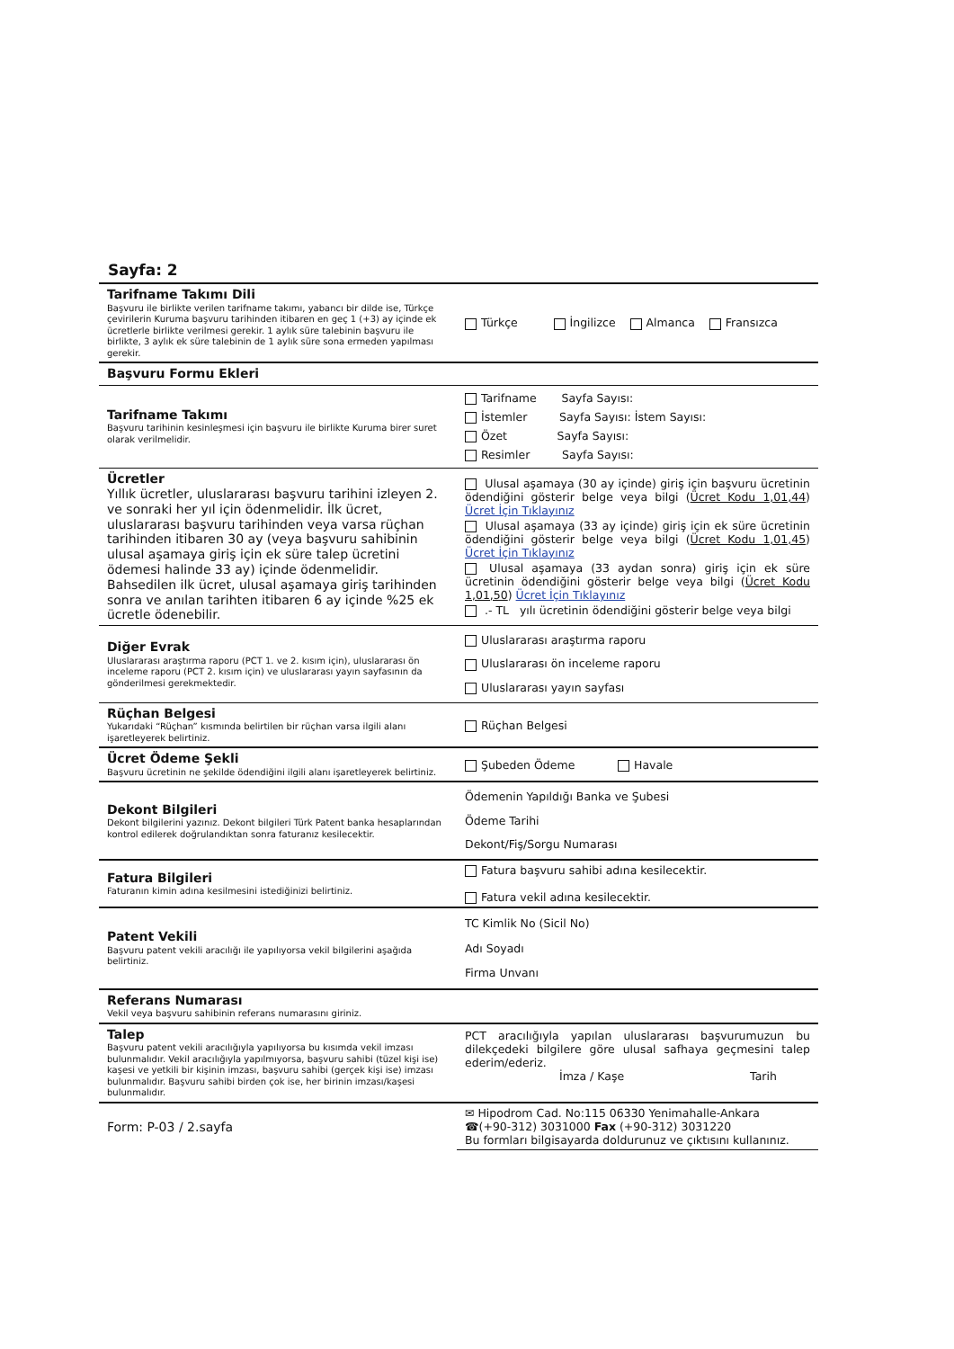Sayfa: 2
| Tarifname Takımı Dili Başvuru ile birlikte verilen tarifname takımı, yabancı bir dilde ise, Türkçe çevirilerin Kuruma başvuru tarihinden itibaren en geç 1 (+3) ay içinde ek ücretlerle birlikte verilmesi gerekir. 1 aylık süre talebinin başvuru ile birlikte, 3 aylık ek süre talebinin de 1 aylık süre sona ermeden yapılması gerekir. | Türkçe İngilizce Almanca Fransızca |
| Başvuru Formu Ekleri | |
| Tarifname Takımı Başvuru tarihinin kesinleşmesi için başvuru ile birlikte Kuruma birer suret olarak verilmelidir. | Tarifname Sayfa Sayısı: İstemler Sayfa Sayısı: İstem Sayısı: Özet Sayfa Sayısı: Resimler Sayfa Sayısı: |
| Ücretler Yıllık ücretler, uluslararası başvuru tarihini izleyen 2. ve sonraki her yıl için ödenmelidir. İlk ücret, uluslararası başvuru tarihinden veya varsa rüçhan tarihinden itibaren 30 ay (veya başvuru sahibinin ulusal aşamaya giriş için ek süre talep ücretini ödemesi halinde 33 ay) içinde ödenmelidir. Bahsedilen ilk ücret, ulusal aşamaya giriş tarihinden sonra ve anılan tarihten itibaren 6 ay içinde %25 ek ücretle ödenebilir. | Ulusal aşamaya (30 ay içinde) giriş için başvuru ücretinin ödendiğini gösterir belge veya bilgi ( Ücret Kodu 1,01,44 ) Ücret İçin Tıklayınız Ulusal aşamaya (33 ay içinde) giriş için ek süre ücretinin ödendiğini gösterir belge veya bilgi ( Ücret Kodu 1,01,45 ) Ücret İçin Tıklayınız Ulusal aşamaya (33 aydan sonra) giriş için ek süre ücretinin ödendiğini gösterir belge veya bilgi ( Ücret Kodu 1,01,50 ) Ücret İçin Tıklayınız .- TL yılı ücretinin ödendiğini gösterir belge veya bilgi |
| Diğer Evrak Uluslararası araştırma raporu (PCT 1. ve 2. kısım için), uluslararası ön inceleme raporu (PCT 2. kısım için) ve uluslararası yayın sayfasının da gönderilmesi gerekmektedir. | Uluslararası araştırma raporu Uluslararası ön inceleme raporu Uluslararası yayın sayfası |
| Rüçhan Belgesi Yukarıdaki “Rüçhan” kısmında belirtilen bir rüçhan varsa ilgili alanı işaretleyerek belirtiniz. | Rüçhan Belgesi |
| Ücret Ödeme Şekli Başvuru ücretinin ne şekilde ödendiğini ilgili alanı işaretleyerek belirtiniz. | Şubeden Ödeme Havale |
| Dekont Bilgileri Dekont bilgilerini yazınız. Dekont bilgileri Türk Patent banka hesaplarından kontrol edilerek doğrulandıktan sonra faturanız kesilecektir. | Ödemenin Yapıldığı Banka ve Şubesi Ödeme Tarihi Dekont/Fiş/Sorgu Numarası |
| Fatura Bilgileri Faturanın kimin adına kesilmesini istediğinizi belirtiniz. | Fatura başvuru sahibi adına kesilecektir. Fatura vekil adına kesilecektir. |
| Patent Vekili Başvuru patent vekili aracılığı ile yapılıyorsa vekil bilgilerini aşağıda belirtiniz. | TC Kimlik No (Sicil No) Adı Soyadı Firma Unvanı |
| Referans Numarası Vekil veya başvuru sahibinin referans numarasını giriniz. | |
| Talep Başvuru patent vekili aracılığıyla yapılıyorsa bu kısımda vekil imzası bulunmalıdır. Vekil aracılığıyla yapılmıyorsa, başvuru sahibi (tüzel kişi ise) kaşesi ve yetkili bir kişinin imzası, başvuru sahibi (gerçek kişi ise) imzası bulunmalıdır. Başvuru sahibi birden çok ise, her birinin imzası/kaşesi bulunmalıdır. | PCT aracılığıyla yapılan uluslararası başvurumuzun bu dilekçedeki bilgilere göre ulusal safhaya geçmesini talep ederim/ederiz. İmza / Kaşe Tarih |
| Form: P-03 / 2.sayfa | ✉ Hipodrom Cad. No:115 06330 Yenimahalle-Ankara ☎(+90-312) 3031000 Fax (+90-312) 3031220 Bu formları bilgisayarda doldurunuz ve çıktısını kullanınız. |